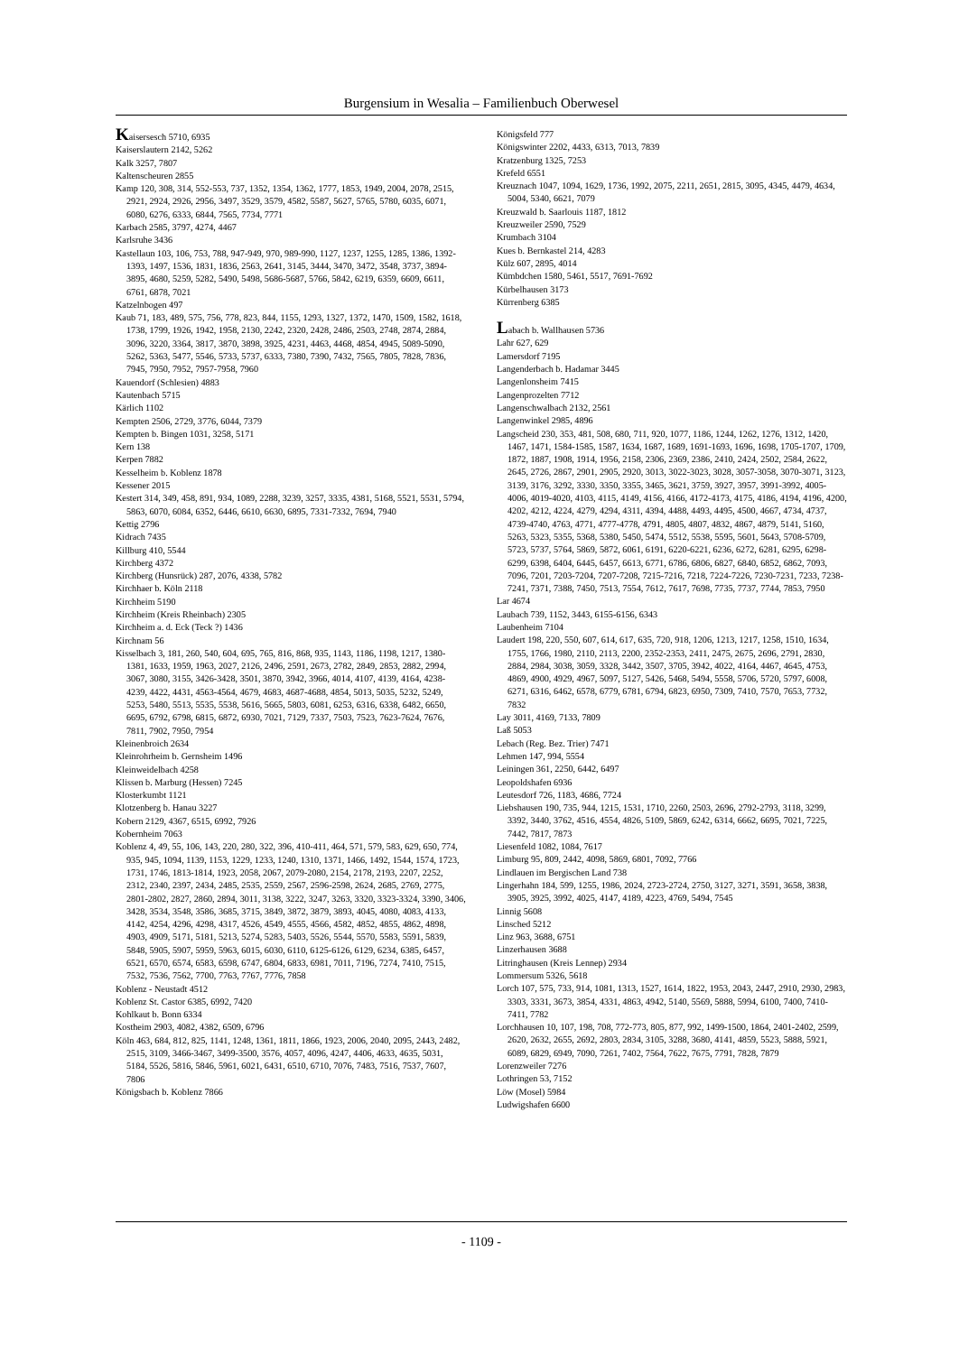Burgensium in Wesalia – Familienbuch Oberwesel
Kaisersesch 5710, 6935
Kaiserslautern 2142, 5262
Kalk 3257, 7807
Kaltenscheuren 2855
Kamp 120, 308, 314, 552-553, 737, 1352, 1354, 1362, 1777, 1853, 1949, 2004, 2078, 2515, 2921, 2924, 2926, 2956, 3497, 3529, 3579, 4582, 5587, 5627, 5765, 5780, 6035, 6071, 6080, 6276, 6333, 6844, 7565, 7734, 7771
Karbach 2585, 3797, 4274, 4467
Karlsruhe 3436
Kastellaun 103, 106, 753, 788, 947-949, 970, 989-990, 1127, 1237, 1255, 1285, 1386, 1392-1393, 1497, 1536, 1831, 1836, 2563, 2641, 3145, 3444, 3470, 3472, 3548, 3737, 3894-3895, 4680, 5259, 5282, 5490, 5498, 5686-5687, 5766, 5842, 6219, 6359, 6609, 6611, 6761, 6878, 7021
Katzelnbogen 497
Kaub 71, 183, 489, 575, 756, 778, 823, 844, 1155, 1293, 1327, 1372, 1470, 1509, 1582, 1618, 1738, 1799, 1926, 1942, 1958, 2130, 2242, 2320, 2428, 2486, 2503, 2748, 2874, 2884, 3096, 3220, 3364, 3817, 3870, 3898, 3925, 4231, 4463, 4468, 4854, 4945, 5089-5090, 5262, 5363, 5477, 5546, 5733, 5737, 6333, 7380, 7390, 7432, 7565, 7805, 7828, 7836, 7945, 7950, 7952, 7957-7958, 7960
Kauendorf (Schlesien) 4883
Kautenbach 5715
Kärlich 1102
Kempten 2506, 2729, 3776, 6044, 7379
Kempten b. Bingen 1031, 3258, 5171
Kern 138
Kerpen 7882
Kesselheim b. Koblenz 1878
Kessener 2015
Kestert 314, 349, 458, 891, 934, 1089, 2288, 3239, 3257, 3335, 4381, 5168, 5521, 5531, 5794, 5863, 6070, 6084, 6352, 6446, 6610, 6630, 6895, 7331-7332, 7694, 7940
Kettig 2796
Kidrach 7435
Killburg 410, 5544
Kirchberg 4372
Kirchberg (Hunsrück) 287, 2076, 4338, 5782
Kirchhaer b. Köln 2118
Kirchheim 5190
Kirchheim (Kreis Rheinbach) 2305
Kirchheim a. d. Eck (Teck ?) 1436
Kirchnam 56
Kisselbach 3, 181, 260, 540, 604, 695, 765, 816, 868, 935, 1143, 1186, 1198, 1217, 1380-1381, 1633, 1959, 1963, 2027, 2126, 2496, 2591, 2673, 2782, 2849, 2853, 2882, 2994, 3067, 3080, 3155, 3426-3428, 3501, 3870, 3942, 3966, 4014, 4107, 4139, 4164, 4238-4239, 4422, 4431, 4563-4564, 4679, 4683, 4687-4688, 4854, 5013, 5035, 5232, 5249, 5253, 5480, 5513, 5535, 5538, 5616, 5665, 5803, 6081, 6253, 6316, 6338, 6482, 6650, 6695, 6792, 6798, 6815, 6872, 6930, 7021, 7129, 7337, 7503, 7523, 7623-7624, 7676, 7811, 7902, 7950, 7954
Kleinenbroich 2634
Kleinrohrheim b. Gernsheim 1496
Kleinweidelbach 4258
Klissen b. Marburg (Hessen) 7245
Klosterkumbt 1121
Klotzenberg b. Hanau 3227
Kobern 2129, 4367, 6515, 6992, 7926
Kobernheim 7063
Koblenz 4, 49, 55, 106, 143, 220, 280, 322, 396, 410-411, 464, 571, 579, 583, 629, 650, 774, 935, 945, 1094, 1139, 1153, 1229, 1233, 1240, 1310, 1371, 1466, 1492, 1544, 1574, 1723, 1731, 1746, 1813-1814, 1923, 2058, 2067, 2079-2080, 2154, 2178, 2193, 2207, 2252, 2312, 2340, 2397, 2434, 2485, 2535, 2559, 2567, 2596-2598, 2624, 2685, 2769, 2775, 2801-2802, 2827, 2860, 2894, 3011, 3138, 3222, 3247, 3263, 3320, 3323-3324, 3390, 3406, 3428, 3534, 3548, 3586, 3685, 3715, 3849, 3872, 3879, 3893, 4045, 4080, 4083, 4133, 4142, 4254, 4296, 4298, 4317, 4526, 4549, 4555, 4566, 4582, 4852, 4855, 4862, 4898, 4903, 4909, 5171, 5181, 5213, 5274, 5283, 5403, 5526, 5544, 5570, 5583, 5591, 5839, 5848, 5905, 5907, 5959, 5963, 6015, 6030, 6110, 6125-6126, 6129, 6234, 6385, 6457, 6521, 6570, 6574, 6583, 6598, 6747, 6804, 6833, 6981, 7011, 7196, 7274, 7410, 7515, 7532, 7536, 7562, 7700, 7763, 7767, 7776, 7858
Koblenz - Neustadt 4512
Koblenz St. Castor 6385, 6992, 7420
Kohlkaut b. Bonn 6334
Kostheim 2903, 4082, 4382, 6509, 6796
Köln 463, 684, 812, 825, 1141, 1248, 1361, 1811, 1866, 1923, 2006, 2040, 2095, 2443, 2482, 2515, 3109, 3466-3467, 3499-3500, 3576, 4057, 4096, 4247, 4406, 4633, 4635, 5031, 5184, 5526, 5816, 5846, 5961, 6021, 6431, 6510, 6710, 7076, 7483, 7516, 7537, 7607, 7806
Königsbach b. Koblenz 7866
Königsfeld 777
Königswinter 2202, 4433, 6313, 7013, 7839
Kratzenburg 1325, 7253
Krefeld 6551
Kreuznach 1047, 1094, 1629, 1736, 1992, 2075, 2211, 2651, 2815, 3095, 4345, 4479, 4634, 5004, 5340, 6621, 7079
Kreuzwald b. Saarlouis 1187, 1812
Kreuzweiler 2590, 7529
Krumbach 3104
Kues b. Bernkastel 214, 4283
Külz 607, 2895, 4014
Kümbdchen 1580, 5461, 5517, 7691-7692
Kürbelhausen 3173
Kürrenberg 6385
Labach b. Wallhausen 5736
Lahr 627, 629
Lamersdorf 7195
Langenderbach b. Hadamar 3445
Langenlonsheim 7415
Langenprozelten 7712
Langenschwalbach 2132, 2561
Langenwinkel 2985, 4896
Langscheid 230, 353, 481, 508, 680, 711, 920, 1077, 1186, 1244, 1262, 1276, 1312, 1420, 1467, 1471, 1584-1585, 1587, 1634, 1687, 1689, 1691-1693, 1696, 1698, 1705-1707, 1709, 1872, 1887, 1908, 1914, 1956, 2158, 2306, 2369, 2386, 2410, 2424, 2502, 2584, 2622, 2645, 2726, 2867, 2901, 2905, 2920, 3013, 3022-3023, 3028, 3057-3058, 3070-3071, 3123, 3139, 3176, 3292, 3330, 3350, 3355, 3465, 3621, 3759, 3927, 3957, 3991-3992, 4005-4006, 4019-4020, 4103, 4115, 4149, 4156, 4166, 4172-4173, 4175, 4186, 4194, 4196, 4200, 4202, 4212, 4224, 4279, 4294, 4311, 4394, 4488, 4493, 4495, 4500, 4667, 4734, 4737, 4739-4740, 4763, 4771, 4777-4778, 4791, 4805, 4807, 4832, 4867, 4879, 5141, 5160, 5263, 5323, 5355, 5368, 5380, 5450, 5474, 5512, 5538, 5595, 5601, 5643, 5708-5709, 5723, 5737, 5764, 5869, 5872, 6061, 6191, 6220-6221, 6236, 6272, 6281, 6295, 6298-6299, 6398, 6404, 6445, 6457, 6613, 6771, 6786, 6806, 6827, 6840, 6852, 6862, 7093, 7096, 7201, 7203-7204, 7207-7208, 7215-7216, 7218, 7224-7226, 7230-7231, 7233, 7238-7241, 7371, 7388, 7450, 7513, 7554, 7612, 7617, 7698, 7735, 7737, 7744, 7853, 7950
Lar 4674
Laubach 739, 1152, 3443, 6155-6156, 6343
Laubenheim 7104
Laudert 198, 220, 550, 607, 614, 617, 635, 720, 918, 1206, 1213, 1217, 1258, 1510, 1634, 1755, 1766, 1980, 2110, 2113, 2200, 2352-2353, 2411, 2475, 2675, 2696, 2791, 2830, 2884, 2984, 3038, 3059, 3328, 3442, 3507, 3705, 3942, 4022, 4164, 4467, 4645, 4753, 4869, 4900, 4929, 4967, 5097, 5127, 5426, 5468, 5494, 5558, 5706, 5720, 5797, 6008, 6271, 6316, 6462, 6578, 6779, 6781, 6794, 6823, 6950, 7309, 7410, 7570, 7653, 7732, 7832
Lay 3011, 4169, 7133, 7809
Laß 5053
Lebach (Reg. Bez. Trier) 7471
Lehmen 147, 994, 5554
Leiningen 361, 2250, 6442, 6497
Leopoldshafen 6936
Leutesdorf 726, 1183, 4686, 7724
Liebshausen 190, 735, 944, 1215, 1531, 1710, 2260, 2503, 2696, 2792-2793, 3118, 3299, 3392, 3440, 3762, 4516, 4554, 4826, 5109, 5869, 6242, 6314, 6662, 6695, 7021, 7225, 7442, 7817, 7873
Liesenfeld 1082, 1084, 7617
Limburg 95, 809, 2442, 4098, 5869, 6801, 7092, 7766
Lindlauen im Bergischen Land 738
Lingerhahn 184, 599, 1255, 1986, 2024, 2723-2724, 2750, 3127, 3271, 3591, 3658, 3838, 3905, 3925, 3992, 4025, 4147, 4189, 4223, 4769, 5494, 7545
Linnig 5608
Linsched 5212
Linz 963, 3688, 6751
Linzerhausen 3688
Litringhausen (Kreis Lennep) 2934
Lommersum 5326, 5618
Lorch 107, 575, 733, 914, 1081, 1313, 1527, 1614, 1822, 1953, 2043, 2447, 2910, 2930, 2983, 3303, 3331, 3673, 3854, 4331, 4863, 4942, 5140, 5569, 5888, 5994, 6100, 7400, 7410-7411, 7782
Lorchhausen 10, 107, 198, 708, 772-773, 805, 877, 992, 1499-1500, 1864, 2401-2402, 2599, 2620, 2632, 2655, 2692, 2803, 2834, 3105, 3288, 3680, 4141, 4859, 5523, 5888, 5921, 6089, 6829, 6949, 7090, 7261, 7402, 7564, 7622, 7675, 7791, 7828, 7879
Lorenzweiler 7276
Lothringen 53, 7152
Löw (Mosel) 5984
Ludwigshafen 6600
- 1109 -